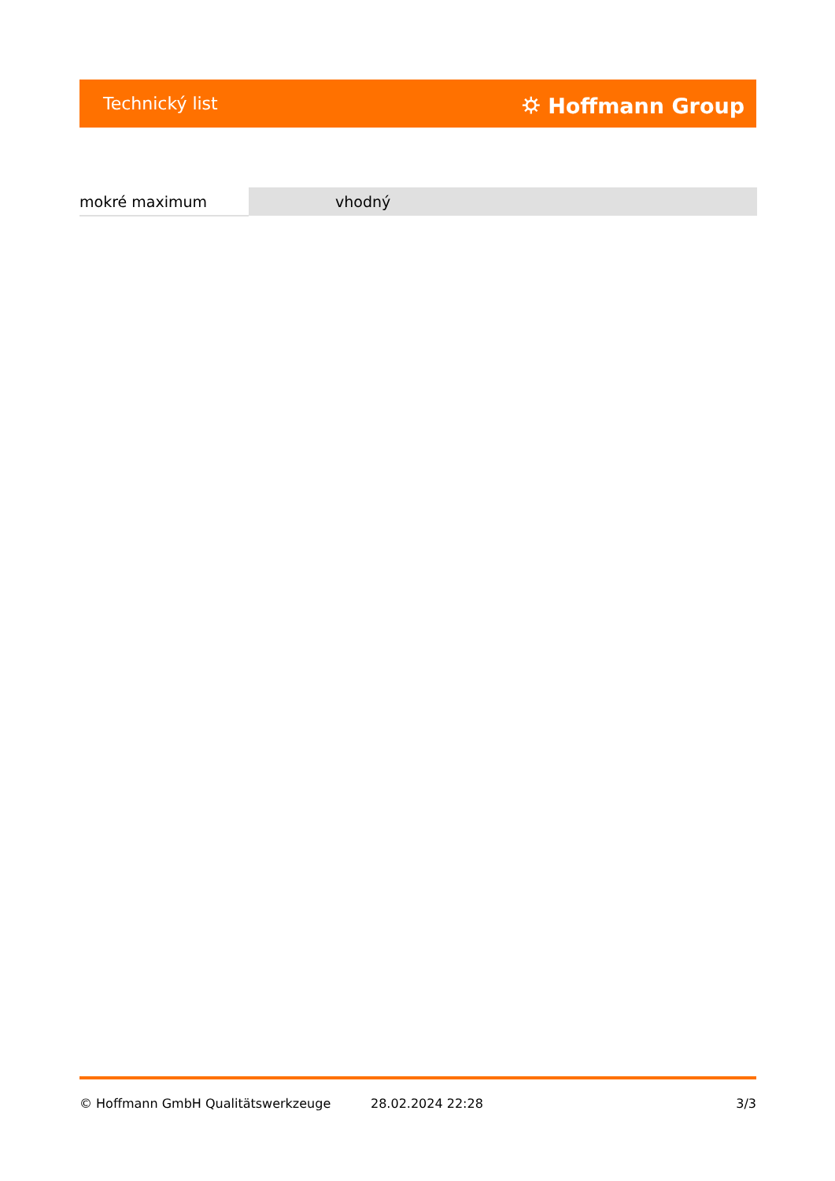Technický list ⛭ Hoffmann Group
| mokré maximum | vhodný |
© Hoffmann GmbH Qualitätswerkzeuge 28.02.2024 22:28 3/3